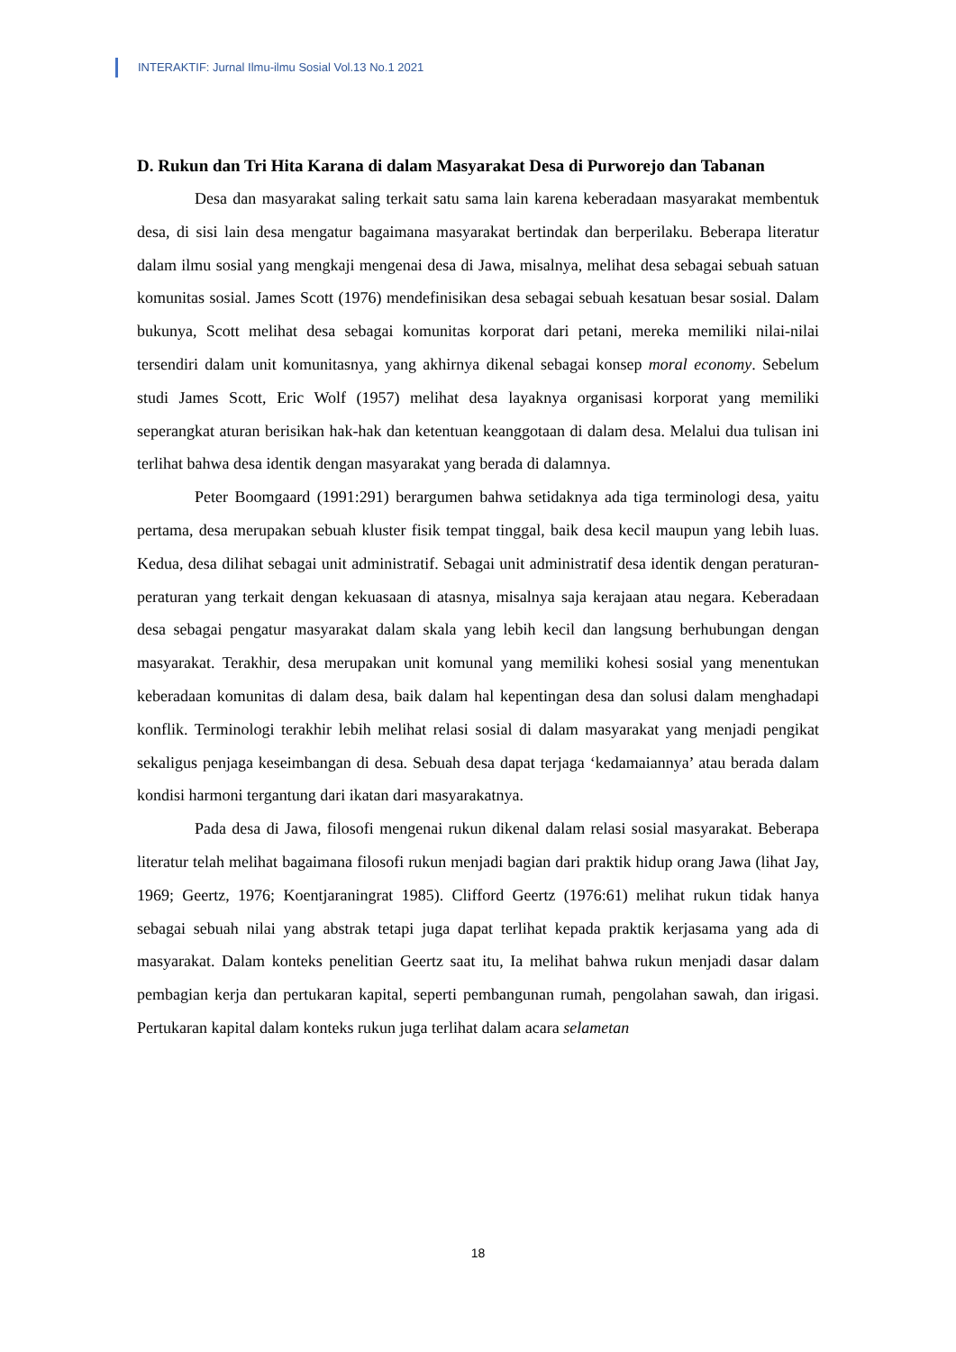INTERAKTIF: Jurnal Ilmu-ilmu Sosial Vol.13 No.1 2021
D. Rukun dan Tri Hita Karana di dalam Masyarakat Desa di Purworejo dan Tabanan
Desa dan masyarakat saling terkait satu sama lain karena keberadaan masyarakat membentuk desa, di sisi lain desa mengatur bagaimana masyarakat bertindak dan berperilaku. Beberapa literatur dalam ilmu sosial yang mengkaji mengenai desa di Jawa, misalnya, melihat desa sebagai sebuah satuan komunitas sosial. James Scott (1976) mendefinisikan desa sebagai sebuah kesatuan besar sosial. Dalam bukunya, Scott melihat desa sebagai komunitas korporat dari petani, mereka memiliki nilai-nilai tersendiri dalam unit komunitasnya, yang akhirnya dikenal sebagai konsep moral economy. Sebelum studi James Scott, Eric Wolf (1957) melihat desa layaknya organisasi korporat yang memiliki seperangkat aturan berisikan hak-hak dan ketentuan keanggotaan di dalam desa. Melalui dua tulisan ini terlihat bahwa desa identik dengan masyarakat yang berada di dalamnya.
Peter Boomgaard (1991:291) berargumen bahwa setidaknya ada tiga terminologi desa, yaitu pertama, desa merupakan sebuah kluster fisik tempat tinggal, baik desa kecil maupun yang lebih luas. Kedua, desa dilihat sebagai unit administratif. Sebagai unit administratif desa identik dengan peraturan-peraturan yang terkait dengan kekuasaan di atasnya, misalnya saja kerajaan atau negara. Keberadaan desa sebagai pengatur masyarakat dalam skala yang lebih kecil dan langsung berhubungan dengan masyarakat. Terakhir, desa merupakan unit komunal yang memiliki kohesi sosial yang menentukan keberadaan komunitas di dalam desa, baik dalam hal kepentingan desa dan solusi dalam menghadapi konflik. Terminologi terakhir lebih melihat relasi sosial di dalam masyarakat yang menjadi pengikat sekaligus penjaga keseimbangan di desa. Sebuah desa dapat terjaga ‘kedamaiannya’ atau berada dalam kondisi harmoni tergantung dari ikatan dari masyarakatnya.
Pada desa di Jawa, filosofi mengenai rukun dikenal dalam relasi sosial masyarakat. Beberapa literatur telah melihat bagaimana filosofi rukun menjadi bagian dari praktik hidup orang Jawa (lihat Jay, 1969; Geertz, 1976; Koentjaraningrat 1985). Clifford Geertz (1976:61) melihat rukun tidak hanya sebagai sebuah nilai yang abstrak tetapi juga dapat terlihat kepada praktik kerjasama yang ada di masyarakat. Dalam konteks penelitian Geertz saat itu, Ia melihat bahwa rukun menjadi dasar dalam pembagian kerja dan pertukaran kapital, seperti pembangunan rumah, pengolahan sawah, dan irigasi. Pertukaran kapital dalam konteks rukun juga terlihat dalam acara selametan
18